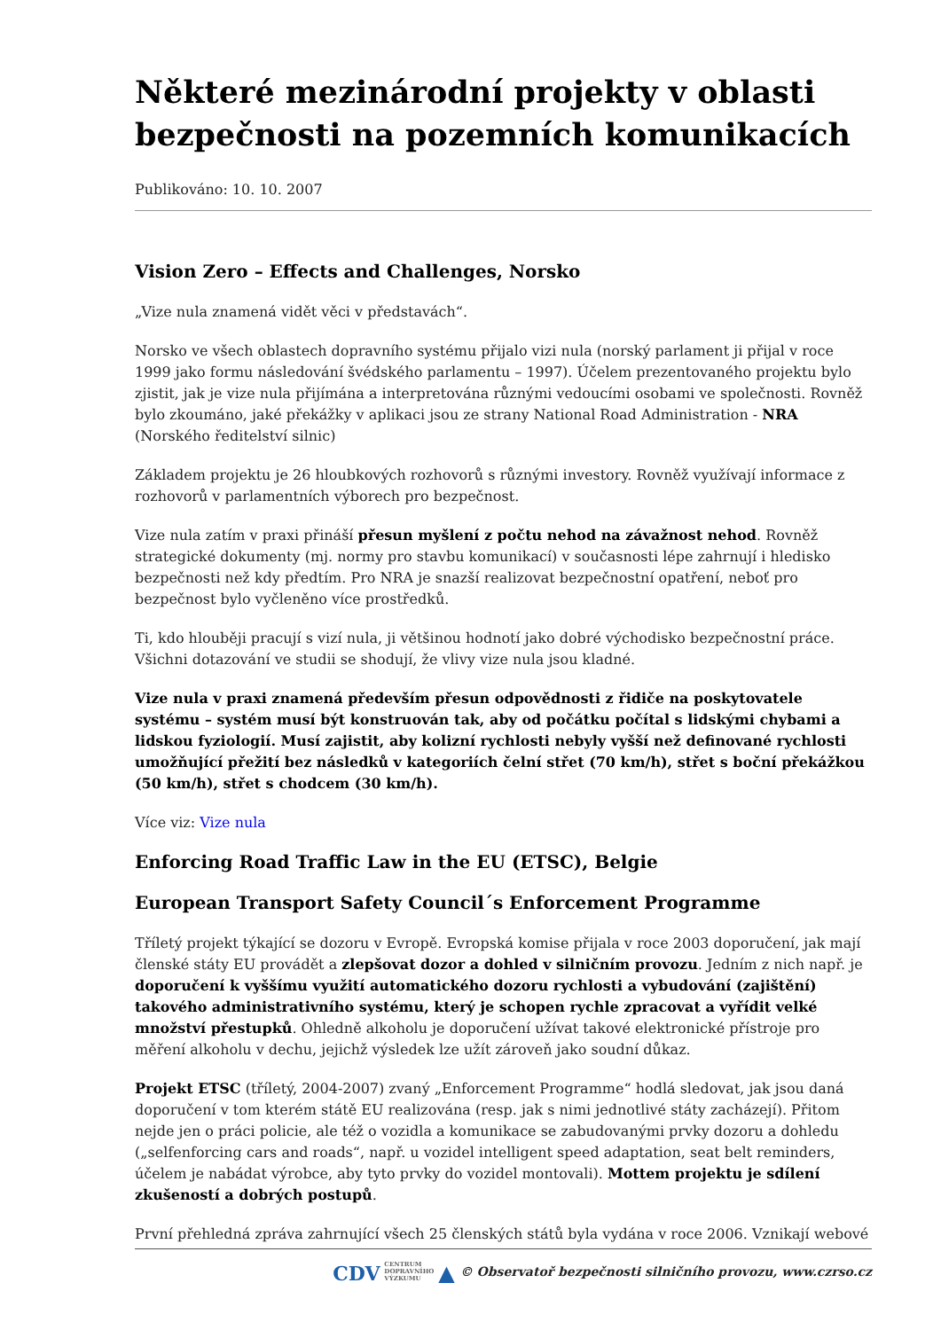Některé mezinárodní projekty v oblasti bezpečnosti na pozemních komunikacích
Publikováno: 10. 10. 2007
Vision Zero – Effects and Challenges, Norsko
„Vize nula znamená vidět věci v představách“.
Norsko ve všech oblastech dopravního systému přijalo vizi nula (norský parlament ji přijal v roce 1999 jako formu následování švédského parlamentu – 1997). Účelem prezentovaného projektu bylo zjistit, jak je vize nula přijímána a interpretována různými vedoucími osobami ve společnosti. Rovněž bylo zkoumáno, jaké překážky v aplikaci jsou ze strany National Road Administration - NRA (Norského ředitelství silnic)
Základem projektu je 26 hloubkových rozhovorů s různými investory. Rovněž využívají informace z rozhovorů v parlamentních výborech pro bezpečnost.
Vize nula zatím v praxi přináší přesun myšlení z počtu nehod na závažnost nehod. Rovněž strategické dokumenty (mj. normy pro stavbu komunikací) v současnosti lépe zahrnují i hledisko bezpečnosti než kdy předtím. Pro NRA je snazší realizovat bezpečnostní opatření, neboť pro bezpečnost bylo vyčleněno více prostředků.
Ti, kdo hlouběji pracují s vizí nula, ji většinou hodnotí jako dobré východisko bezpečnostní práce. Všichni dotazování ve studii se shodují, že vlivy vize nula jsou kladné.
Vize nula v praxi znamená především přesun odpovědnosti z řidiče na poskytovatele systému – systém musí být konstruován tak, aby od počátku počítal s lidskými chybami a lidskou fyziologií. Musí zajistit, aby kolizní rychlosti nebyly vyšší než definované rychlosti umožňující přežití bez následků v kategoriích čelní střet (70 km/h), střet s boční překážkou (50 km/h), střet s chodcem (30 km/h).
Více viz: Vize nula
Enforcing Road Traffic Law in the EU (ETSC), Belgie
European Transport Safety Council´s Enforcement Programme
Tříletý projekt týkající se dozoru v Evropě. Evropská komise přijala v roce 2003 doporučení, jak mají členské státy EU provádět a zlepšovat dozor a dohled v silničním provozu. Jedním z nich např. je doporučení k vyššímu využití automatického dozoru rychlosti a vybudování (zajištění) takového administrativního systému, který je schopen rychle zpracovat a vyřídit velké množství přestupků. Ohledně alkoholu je doporučení užívat takové elektronické přístroje pro měření alkoholu v dechu, jejichž výsledek lze užít zároveň jako soudní důkaz.
Projekt ETSC (tříletý, 2004-2007) zvaný „Enforcement Programme“ hodlá sledovat, jak jsou daná doporučení v tom kterém státě EU realizována (resp. jak s nimi jednotlivé státy zacházejí). Přitom nejde jen o práci policie, ale též o vozidla a komunikace se zabudovanými prvky dozoru a dohledu („selfenforcing cars and roads“, např. u vozidel intelligent speed adaptation, seat belt reminders, účelem je nabádat výrobce, aby tyto prvky do vozidel montovali). Mottem projektu je sdílení zkušeností a dobrých postupů.
První přehledná zpráva zahrnující všech 25 členských států byla vydána v roce 2006. Vznikají webové
CDV CENTRUM
DOPRAVNÍHO
VÝZKUMU ▲ © Observatoř bezpečnosti silničního provozu, www.czrso.cz